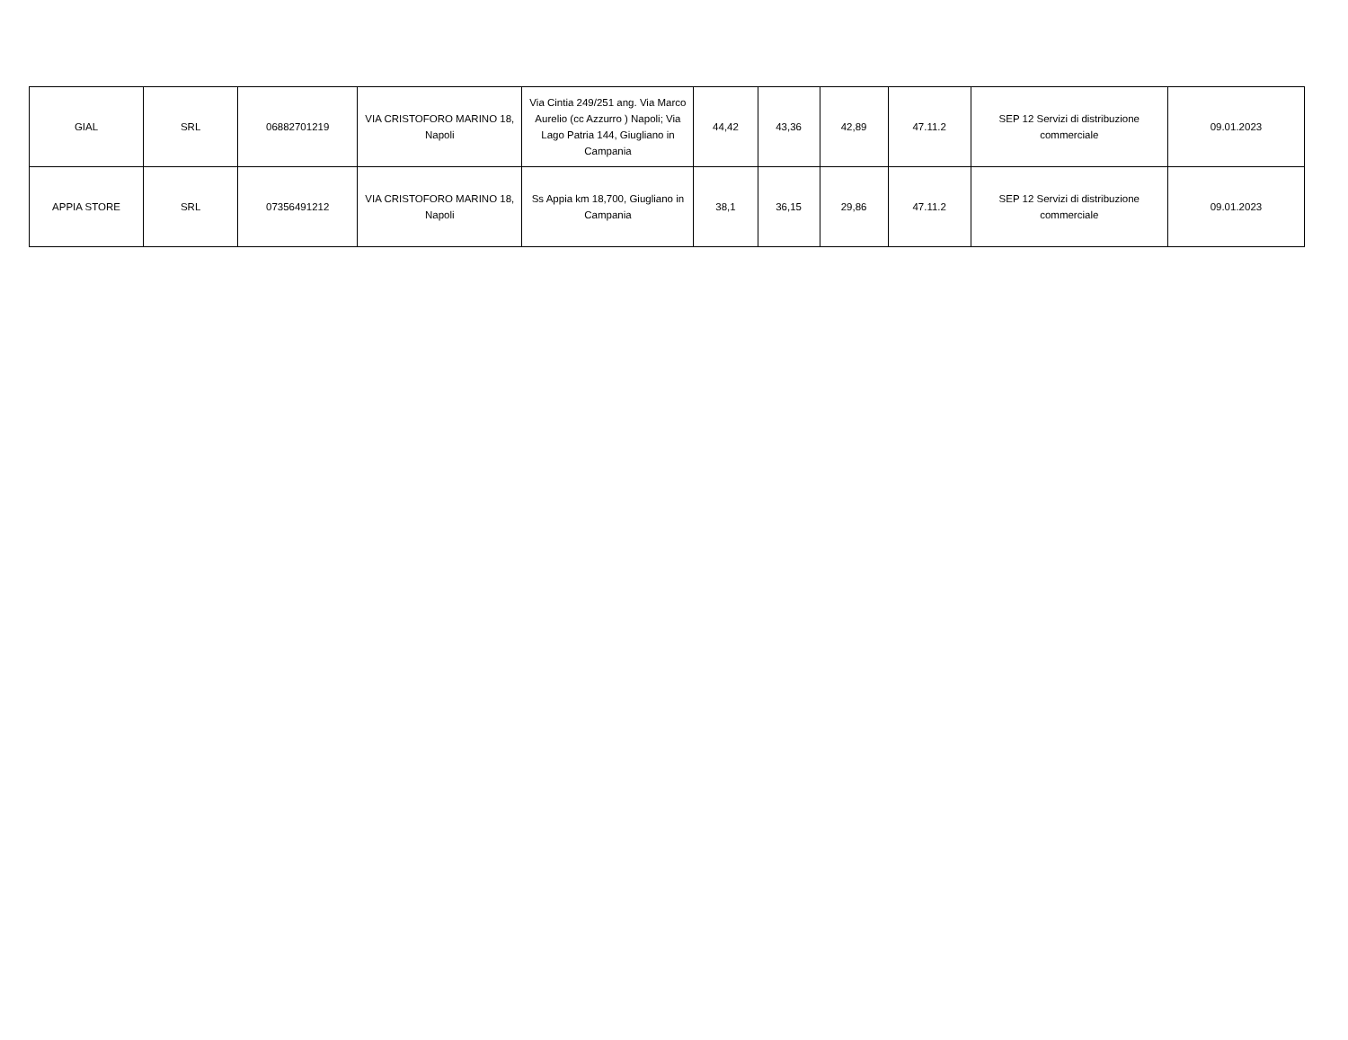| GIAL | SRL | 06882701219 | VIA CRISTOFORO MARINO 18, Napoli | Via Cintia 249/251 ang. Via Marco Aurelio (cc Azzurro ) Napoli; Via Lago Patria 144, Giugliano in Campania | 44,42 | 43,36 | 42,89 | 47.11.2 | SEP 12 Servizi di distribuzione commerciale | 09.01.2023 |
| APPIA STORE | SRL | 07356491212 | VIA CRISTOFORO MARINO 18, Napoli | Ss Appia km 18,700, Giugliano in Campania | 38,1 | 36,15 | 29,86 | 47.11.2 | SEP 12 Servizi di distribuzione commerciale | 09.01.2023 |